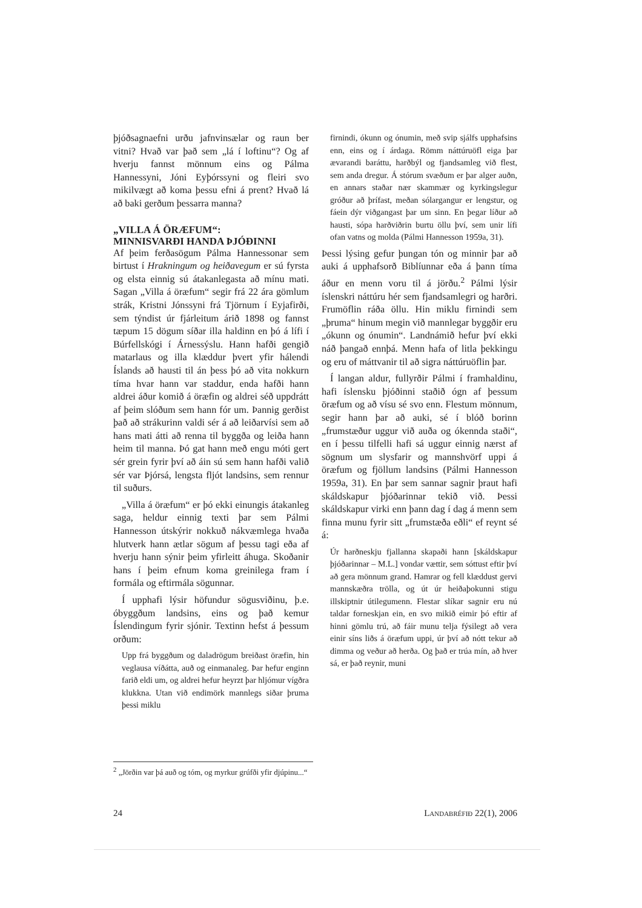þjóðsagnaefni urðu jafnvinsælar og raun ber vitni? Hvað var það sem „lá í loftinu“? Og af hverju fannst mönnum eins og Pálma Hannessyni, Jóni Eyþórssyni og fleiri svo mikilvægt að koma þessu efni á prent? Hvað lá að baki gerðum þessarra manna?
„VILLA Á ÖRÆFUM“:
MINNISVARÐI HANDA ÞJÓÐINNI
Af þeim ferðasögum Pálma Hannessonar sem birtust í Hrakningum og heiðavegum er sú fyrsta og elsta einnig sú átakanlegasta að mínu mati. Sagan „Villa á öræfum“ segir frá 22 ára gömlum strák, Kristni Jónssyni frá Tjörnum í Eyjafirði, sem týndist úr fjárleitum árið 1898 og fannst tæpum 15 dögum síðar illa haldinn en þó á lífi í Búrfellskógi í Árnessýslu. Hann hafði gengið matarlaus og illa klæddur þvert yfir hálendi Íslands að hausti til án þess þó að vita nokkurn tíma hvar hann var staddur, enda hafði hann aldrei áður komið á öræfin og aldrei séð uppdrátt af þeim slóðum sem hann fór um. Þannig gerðist það að strákurinn valdi sér á að leiðarvísi sem að hans mati átti að renna til byggða og leiða hann heim til manna. Þó gat hann með engu móti gert sér grein fyrir því að áin sú sem hann hafði valið sér var Þjórsá, lengsta fljót landsins, sem rennur til suðurs.
„Villa á öræfum“ er þó ekki einungis átakanleg saga, heldur einnig texti þar sem Pálmi Hannesson útskýrir nokkuð nákvæmlega hvaða hlutverk hann ætlar sögum af þessu tagi eða af hverju hann sýnir þeim yfirleitt áhuga. Skoðanir hans í þeim efnum koma greinilega fram í formála og eftirmála sögunnar.
Í upphafi lýsir höfundur sögusviðinu, þ.e. óbyggðum landsins, eins og það kemur Íslendingum fyrir sjónir. Textinn hefst á þessum orðum:
Upp frá byggðum og daladrögum breiðast öræfin, hin veglausa víðátta, auð og einmanaleg. Þar hefur enginn farið eldi um, og aldrei hefur heyrzt þar hljómur vígðra klukkna. Utan við endimörk mannlegs siðar þruma þessi miklu
firnindi, ókunn og ónumin, með svip sjálfs upphafsins enn, eins og í árdaga. Römm náttúruöfl eiga þar ævarandi baráttu, harðbýl og fjandsamleg við flest, sem anda dregur. Á stórum svæðum er þar alger auðn, en annars staðar nær skammær og kyrkingslegur gróður að þrífast, meðan sólargangur er lengstur, og fáein dýr viðgangast þar um sinn. En þegar líður að hausti, sópa harðviðrin burtu öllu því, sem unir lífi ofan vatns og molda (Pálmi Hannesson 1959a, 31).
Þessi lýsing gefur þungan tón og minnir þar að auki á upphafsorð Biblíunnar eða á þann tíma áður en menn voru til á jörðu.<sup>2</sup> Pálmi lýsir íslenskri náttúru hér sem fjandsamlegri og harðri. Frumöflin ráða öllu. Hin miklu firnindi sem „þruma“ hinum megin við mannlegar byggðir eru „ókunn og ónumin“. Landnámið hefur því ekki náð þangað ennþá. Menn hafa of litla þekkingu og eru of máttvanir til að sigra náttúruöflin þar.
Í langan aldur, fullyrðir Pálmi í framhaldinu, hafi íslensku þjóðinni staðið ógn af þessum öræfum og að vísu sé svo enn. Flestum mönnum, segir hann þar að auki, sé í blóð borinn „frumstæður uggur við auða og ókennda staði“, en í þessu tilfelli hafi sá uggur einnig nærst af sögnum um slysfarir og mannshvörf uppi á öræfum og fjöllum landsins (Pálmi Hannesson 1959a, 31). En þar sem sannar sagnir þraut hafi skáldskapur þjóðarinnar tekið við. Þessi skáldskapur virki enn þann dag í dag á menn sem finna munu fyrir sitt „frumstæða eðli“ ef reynt sé á:
Úr harðneskju fjallanna skapaði hann [skáldskapur þjóðarinnar – M.L.] vondar vættir, sem sóttust eftir því að gera mönnum grand. Hamrar og fell klæddust gervi mannskæðra trölla, og út úr heiðaþokunni stigu illskiptnir útilegumenn. Flestar slíkar sagnir eru nú taldar forneskjan ein, en svo mikið eimir þó eftir af hinni gömlu trú, að fáir munu telja fýsilegt að vera einir síns liðs á öræfum uppi, úr því að nótt tekur að dimma og veður að herða. Og það er trúa mín, að hver sá, er það reynir, muni
<sup>2</sup> „Jörðin var þá auð og tóm, og myrkur grúfði yfir djúpinu...“
24 LANDABRÉFIÐ 22(1), 2006